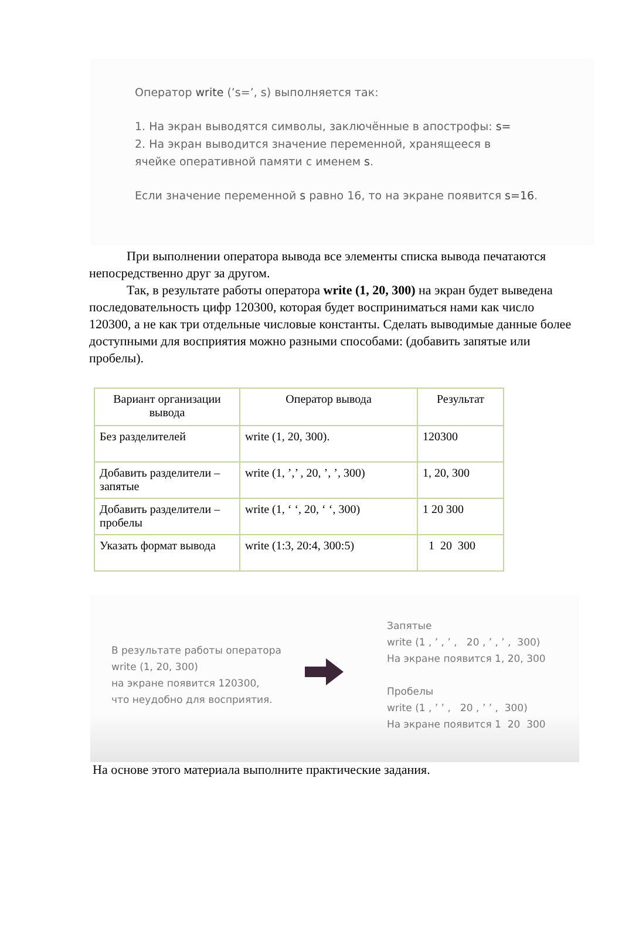Оператор write (’s=’, s) выполняется так:
1. На экран выводятся символы, заключённые в апострофы: s=
2. На экран выводится значение переменной, хранящееся в
ячейке оперативной памяти с именем s.
Если значение переменной s равно 16, то на экране появится s=16.
При выполнении оператора вывода все элементы списка вывода печатаются непосредственно друг за другом.
Так, в результате работы оператора write (1, 20, 300) на экран будет выведена последовательность цифр 120300, которая будет восприниматься нами как число 120300, а не как три отдельные числовые константы. Сделать выводимые данные более доступными для восприятия можно разными способами: (добавить запятые или пробелы).
| Вариант организации вывода | Оператор вывода | Результат |
| --- | --- | --- |
| Без разделителей | write (1, 20, 300). | 120300 |
| Добавить разделители – запятые | write (1, ’,’ , 20, ’, ’, 300) | 1, 20, 300 |
| Добавить разделители – пробелы | write (1, ‘ ‘, 20, ‘ ‘, 300) | 1 20 300 |
| Указать формат вывода | write (1:3, 20:4, 300:5) | 1 20 300 |
В результате работы оператора
write (1, 20, 300)
на экране появится 120300,
что неудобно для восприятия.
Запятые
write (1 , ’ , ’ , 20 , ’ , ’ , 300)
На экране появится 1, 20, 300
Пробелы
write (1 , ’ ’ , 20 , ’ ’ , 300)
На экране появится 1 20 300
На основе этого материала выполните практические задания.